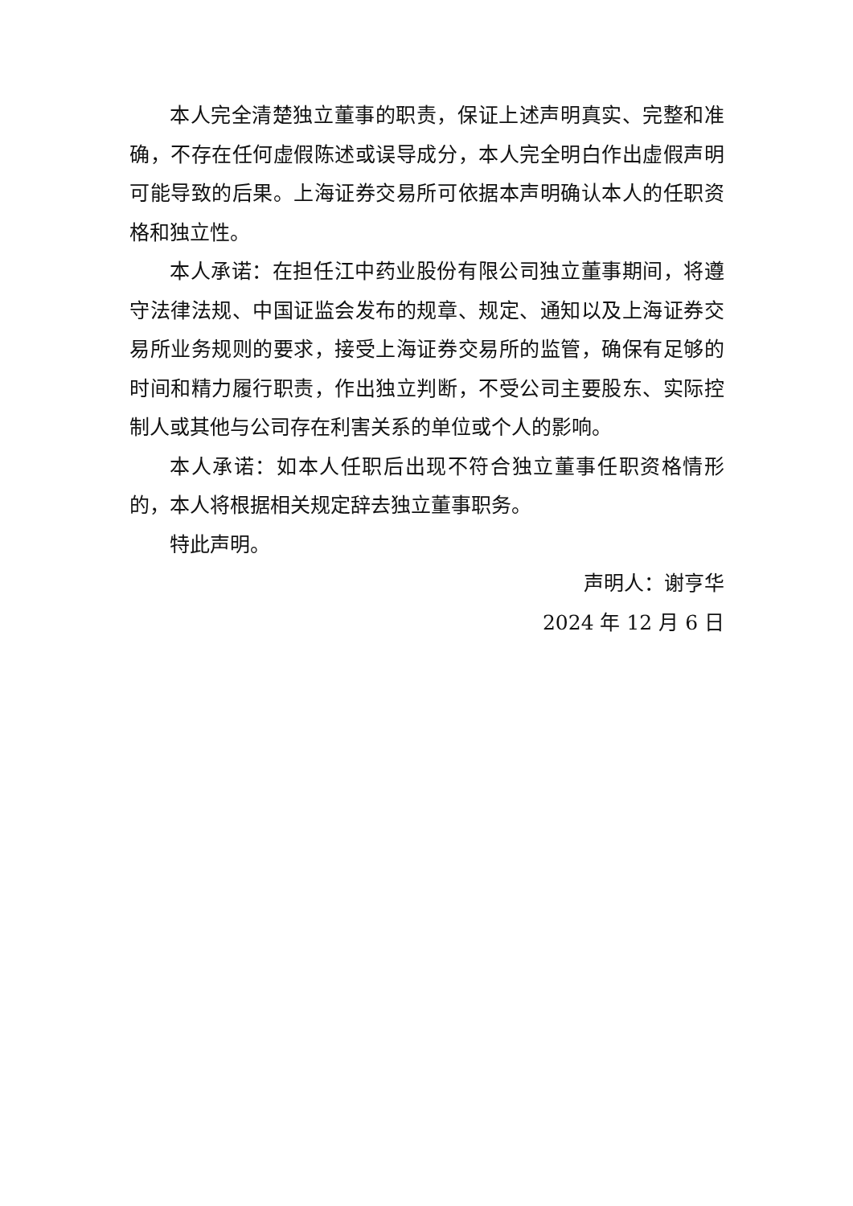本人完全清楚独立董事的职责，保证上述声明真实、完整和准确，不存在任何虚假陈述或误导成分，本人完全明白作出虚假声明可能导致的后果。上海证券交易所可依据本声明确认本人的任职资格和独立性。
本人承诺：在担任江中药业股份有限公司独立董事期间，将遵守法律法规、中国证监会发布的规章、规定、通知以及上海证券交易所业务规则的要求，接受上海证券交易所的监管，确保有足够的时间和精力履行职责，作出独立判断，不受公司主要股东、实际控制人或其他与公司存在利害关系的单位或个人的影响。
本人承诺：如本人任职后出现不符合独立董事任职资格情形的，本人将根据相关规定辞去独立董事职务。
特此声明。
声明人：谢亨华
2024 年 12 月 6 日